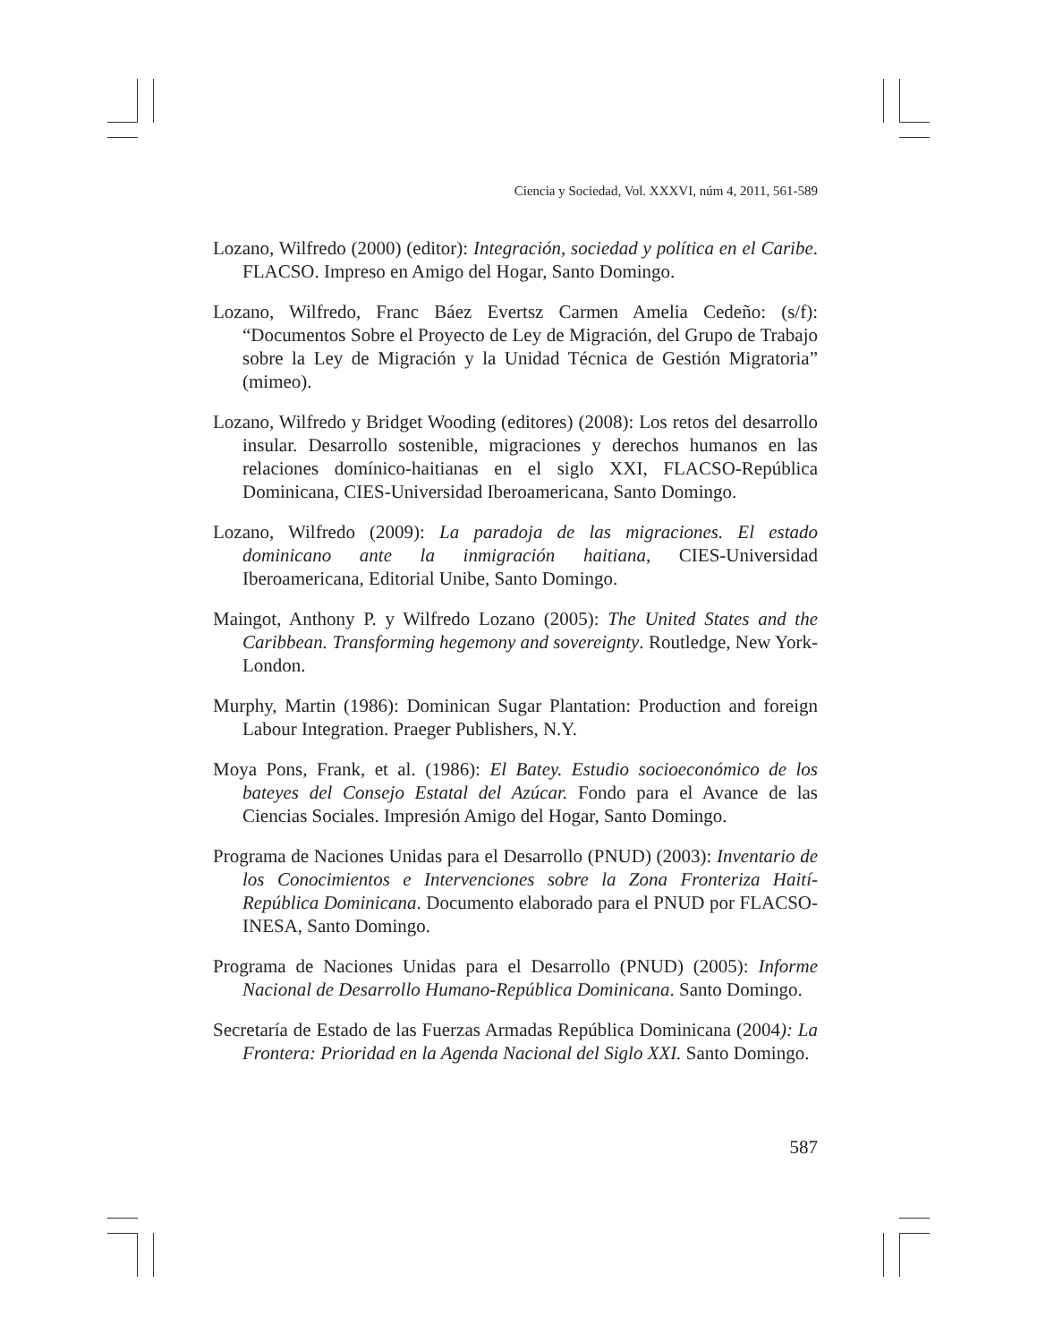Ciencia y Sociedad, Vol. XXXVI, núm 4, 2011, 561-589
Lozano, Wilfredo (2000) (editor): Integración, sociedad y política en el Caribe. FLACSO. Impreso en Amigo del Hogar, Santo Domingo.
Lozano, Wilfredo, Franc Báez Evertsz Carmen Amelia Cedeño: (s/f): “Documentos Sobre el Proyecto de Ley de Migración, del Grupo de Trabajo sobre la Ley de Migración y la Unidad Técnica de Gestión Migratoria” (mimeo).
Lozano, Wilfredo y Bridget Wooding (editores) (2008): Los retos del desarrollo insular. Desarrollo sostenible, migraciones y derechos humanos en las relaciones domínico-haitianas en el siglo XXI, FLACSO-República Dominicana, CIES-Universidad Iberoamericana, Santo Domingo.
Lozano, Wilfredo (2009): La paradoja de las migraciones. El estado dominicano ante la inmigración haitiana, CIES-Universidad Iberoamericana, Editorial Unibe, Santo Domingo.
Maingot, Anthony P. y Wilfredo Lozano (2005): The United States and the Caribbean. Transforming hegemony and sovereignty. Routledge, New York-London.
Murphy, Martin (1986): Dominican Sugar Plantation: Production and foreign Labour Integration. Praeger Publishers, N.Y.
Moya Pons, Frank, et al. (1986): El Batey. Estudio socioeconómico de los bateyes del Consejo Estatal del Azúcar. Fondo para el Avance de las Ciencias Sociales. Impresión Amigo del Hogar, Santo Domingo.
Programa de Naciones Unidas para el Desarrollo (PNUD) (2003): Inventario de los Conocimientos e Intervenciones sobre la Zona Fronteriza Haití-República Dominicana. Documento elaborado para el PNUD por FLACSO-INESA, Santo Domingo.
Programa de Naciones Unidas para el Desarrollo (PNUD) (2005): Informe Nacional de Desarrollo Humano-República Dominicana. Santo Domingo.
Secretaría de Estado de las Fuerzas Armadas República Dominicana (2004): La Frontera: Prioridad en la Agenda Nacional del Siglo XXI. Santo Domingo.
587